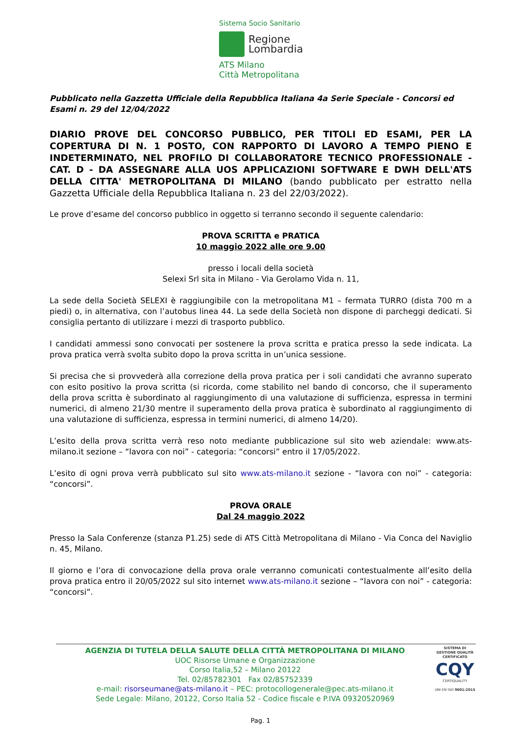Sistema Socio Sanitario
Regione
Lombardia
ATS Milano
Città Metropolitana
Pubblicato nella Gazzetta Ufficiale della Repubblica Italiana 4a Serie Speciale - Concorsi ed Esami n. 29 del 12/04/2022
DIARIO PROVE DEL CONCORSO PUBBLICO, PER TITOLI ED ESAMI, PER LA COPERTURA DI N. 1 POSTO, CON RAPPORTO DI LAVORO A TEMPO PIENO E INDETERMINATO, NEL PROFILO DI COLLABORATORE TECNICO PROFESSIONALE - CAT. D - DA ASSEGNARE ALLA UOS APPLICAZIONI SOFTWARE E DWH DELL'ATS DELLA CITTA' METROPOLITANA DI MILANO (bando pubblicato per estratto nella Gazzetta Ufficiale della Repubblica Italiana n. 23 del 22/03/2022).
Le prove d’esame del concorso pubblico in oggetto si terranno secondo il seguente calendario:
PROVA SCRITTA e PRATICA
10 maggio 2022 alle ore 9.00
presso i locali della società
Selexi Srl sita in Milano - Via Gerolamo Vida n. 11,
La sede della Società SELEXI è raggiungibile con la metropolitana M1 – fermata TURRO (dista 700 m a piedi) o, in alternativa, con l’autobus linea 44. La sede della Società non dispone di parcheggi dedicati. Si consiglia pertanto di utilizzare i mezzi di trasporto pubblico.
I candidati ammessi sono convocati per sostenere la prova scritta e pratica presso la sede indicata. La prova pratica verrà svolta subito dopo la prova scritta in un’unica sessione.
Si precisa che si provvederà alla correzione della prova pratica per i soli candidati che avranno superato con esito positivo la prova scritta (si ricorda, come stabilito nel bando di concorso, che il superamento della prova scritta è subordinato al raggiungimento di una valutazione di sufficienza, espressa in termini numerici, di almeno 21/30 mentre il superamento della prova pratica è subordinato al raggiungimento di una valutazione di sufficienza, espressa in termini numerici, di almeno 14/20).
L’esito della prova scritta verrà reso noto mediante pubblicazione sul sito web aziendale: www.ats-milano.it sezione – “lavora con noi” - categoria: “concorsi” entro il 17/05/2022.
L’esito di ogni prova verrà pubblicato sul sito www.ats-milano.it sezione - “lavora con noi” - categoria: “concorsi”.
PROVA ORALE
Dal 24 maggio 2022
Presso la Sala Conferenze (stanza P1.25) sede di ATS Città Metropolitana di Milano - Via Conca del Naviglio n. 45, Milano.
Il giorno e l’ora di convocazione della prova orale verranno comunicati contestualmente all’esito della prova pratica entro il 20/05/2022 sul sito internet www.ats-milano.it sezione – “lavora con noi” - categoria: “concorsi”.
AGENZIA DI TUTELA DELLA SALUTE DELLA CITTÀ METROPOLITANA DI MILANO
UOC Risorse Umane e Organizzazione
Corso Italia,52 – Milano 20122
Tel. 02/85782301 Fax 02/85752339
e-mail: risorseumane@ats-milano.it – PEC: protocollogenerale@pec.ats-milano.it
Sede Legale: Milano, 20122, Corso Italia 52 - Codice fiscale e P.IVA 09320520969
SISTEMA DI GESTIONE QUALITÀ CERTIFICATO
CQY
CERTIQUALITY
UNI EN ISO 9001:2015
Pag. 1